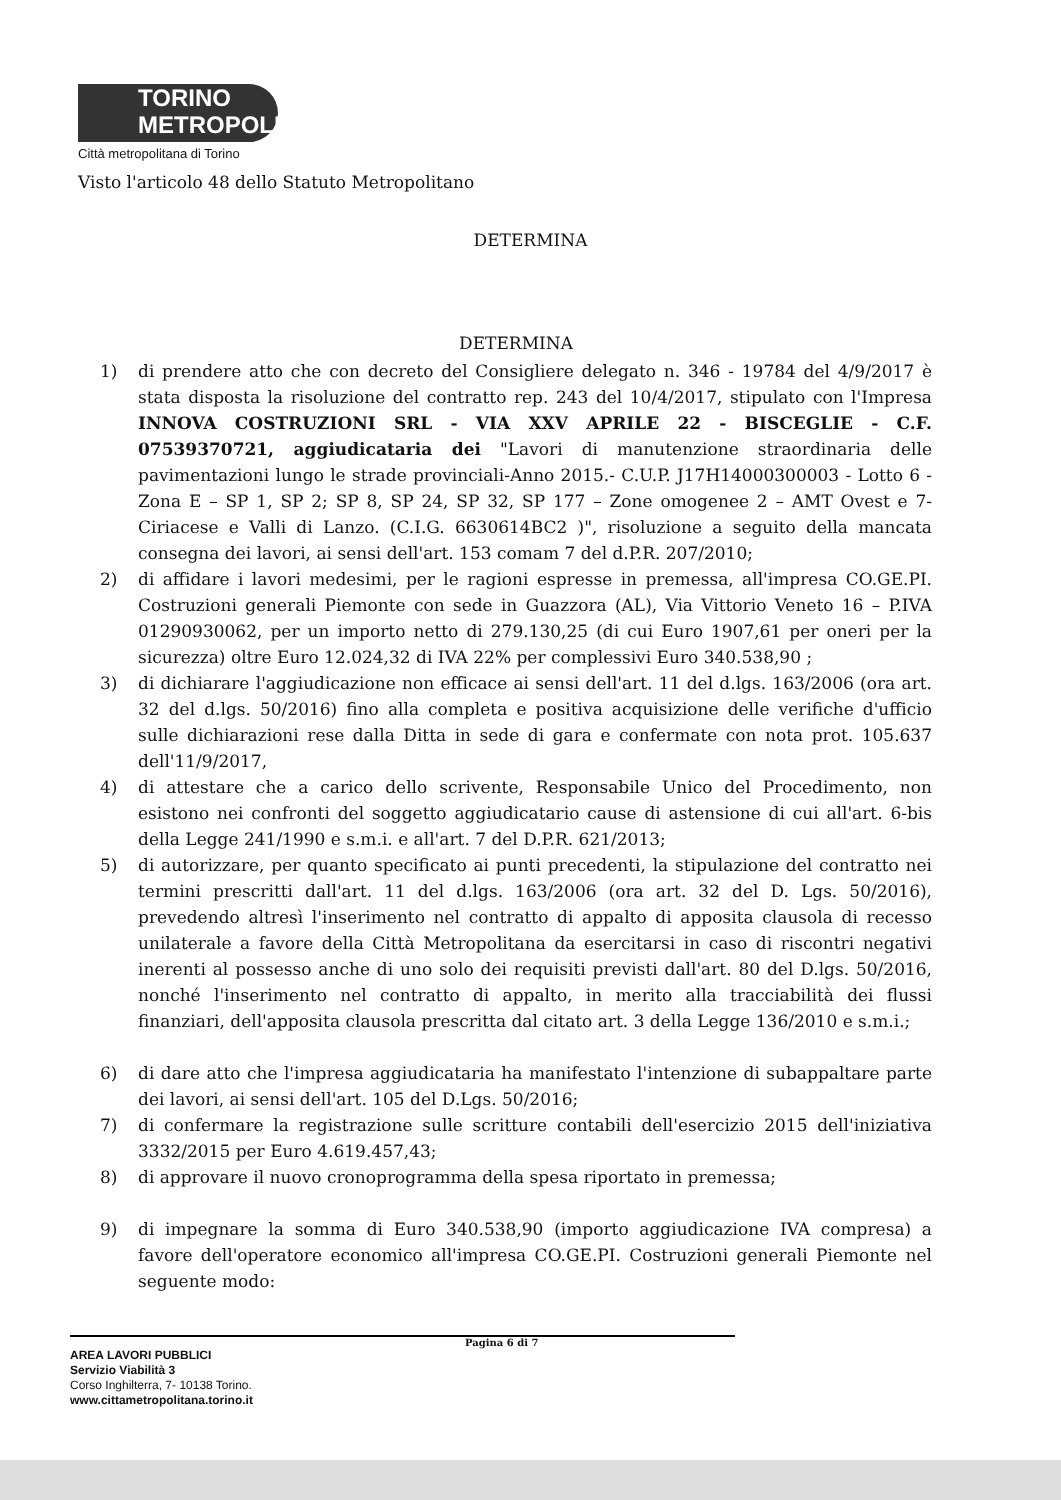TORINO
METROPOLI
Città metropolitana di Torino
Visto l'articolo 48 dello Statuto Metropolitano
DETERMINA
DETERMINA
1) di prendere atto che con decreto del Consigliere delegato n. 346 - 19784 del 4/9/2017 è stata disposta la risoluzione del contratto rep. 243 del 10/4/2017, stipulato con l'Impresa INNOVA COSTRUZIONI SRL - VIA XXV APRILE 22 - BISCEGLIE - C.F. 07539370721, aggiudicataria dei "Lavori di manutenzione straordinaria delle pavimentazioni lungo le strade provinciali-Anno 2015.- C.U.P. J17H14000300003 - Lotto 6 - Zona E – SP 1, SP 2; SP 8, SP 24, SP 32, SP 177 – Zone omogenee 2 – AMT Ovest e 7- Ciriacese e Valli di Lanzo. (C.I.G. 6630614BC2 )", risoluzione a seguito della mancata consegna dei lavori, ai sensi dell'art. 153 comam 7 del d.P.R. 207/2010;
2) di affidare i lavori medesimi, per le ragioni espresse in premessa, all'impresa CO.GE.PI. Costruzioni generali Piemonte con sede in Guazzora (AL), Via Vittorio Veneto 16 – P.IVA 01290930062, per un importo netto di 279.130,25 (di cui Euro 1907,61 per oneri per la sicurezza) oltre Euro 12.024,32 di IVA 22% per complessivi Euro 340.538,90 ;
3) di dichiarare l'aggiudicazione non efficace ai sensi dell'art. 11 del d.lgs. 163/2006 (ora art. 32 del d.lgs. 50/2016) fino alla completa e positiva acquisizione delle verifiche d'ufficio sulle dichiarazioni rese dalla Ditta in sede di gara e confermate con nota prot. 105.637 dell'11/9/2017,
4) di attestare che a carico dello scrivente, Responsabile Unico del Procedimento, non esistono nei confronti del soggetto aggiudicatario cause di astensione di cui all'art. 6-bis della Legge 241/1990 e s.m.i. e all'art. 7 del D.P.R. 621/2013;
5) di autorizzare, per quanto specificato ai punti precedenti, la stipulazione del contratto nei termini prescritti dall'art. 11 del d.lgs. 163/2006 (ora art. 32 del D. Lgs. 50/2016), prevedendo altresì l'inserimento nel contratto di appalto di apposita clausola di recesso unilaterale a favore della Città Metropolitana da esercitarsi in caso di riscontri negativi inerenti al possesso anche di uno solo dei requisiti previsti dall'art. 80 del D.lgs. 50/2016, nonché l'inserimento nel contratto di appalto, in merito alla tracciabilità dei flussi finanziari, dell'apposita clausola prescritta dal citato art. 3 della Legge 136/2010 e s.m.i.;
6) di dare atto che l'impresa aggiudicataria ha manifestato l'intenzione di subappaltare parte dei lavori, ai sensi dell'art. 105 del D.Lgs. 50/2016;
7) di confermare la registrazione sulle scritture contabili dell'esercizio 2015 dell'iniziativa 3332/2015 per Euro 4.619.457,43;
8) di approvare il nuovo cronoprogramma della spesa riportato in premessa;
9) di impegnare la somma di Euro 340.538,90 (importo aggiudicazione IVA compresa) a favore dell'operatore economico all'impresa CO.GE.PI. Costruzioni generali Piemonte nel seguente modo:
Pagina 6 di 7
AREA LAVORI PUBBLICI
Servizio Viabilità 3
Corso Inghilterra, 7- 10138 Torino.
www.cittametropolitana.torino.it